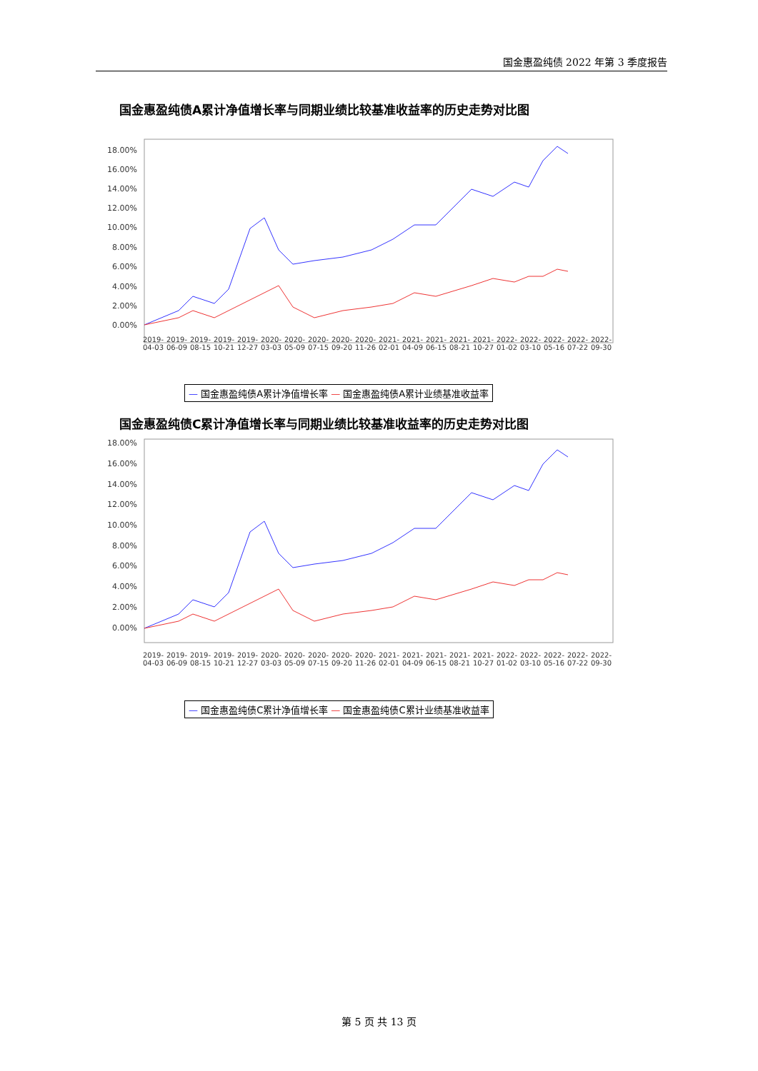国金惠盈纯债 2022 年第 3 季度报告
国金惠盈纯债A累计净值增长率与同期业绩比较基准收益率的历史走势对比图
18.00%
16.00%
14.00%
12.00%
10.00%
8.00%
6.00%
4.00%
2.00%
0.00%
国金惠盈纯债C累计净值增长率与同期业绩比较基准收益率的历史走势对比图
18.00%
16.00%
14.00%
12.00%
10.00%
8.00%
6.00%
4.00%
2.00%
0.00%
2019-04-03 2019-06-09 2019-08-15 2019-10-21 2019-12-27 2020-03-03 2020-05-09 2020-07-15 2020-09-20 2020-11-26 2021-02-01 2021-04-09 2021-06-15 2021-08-21 2021-10-27 2022-01-02 2022-03-10 2022-05-16 2022-07-22 2022-09-30
— 国金惠盈纯债A累计净值增长率 — 国金惠盈纯债A累计业绩基准收益率
2019-04-03 2019-06-09 2019-08-15 2019-10-21 2019-12-27 2020-03-03 2020-05-09 2020-07-15 2020-09-20 2020-11-26 2021-02-01 2021-04-09 2021-06-15 2021-08-21 2021-10-27 2022-01-02 2022-03-10 2022-05-16 2022-07-22 2022-09-30
— 国金惠盈纯债C累计净值增长率 — 国金惠盈纯债C累计业绩基准收益率
第 5 页 共 13 页